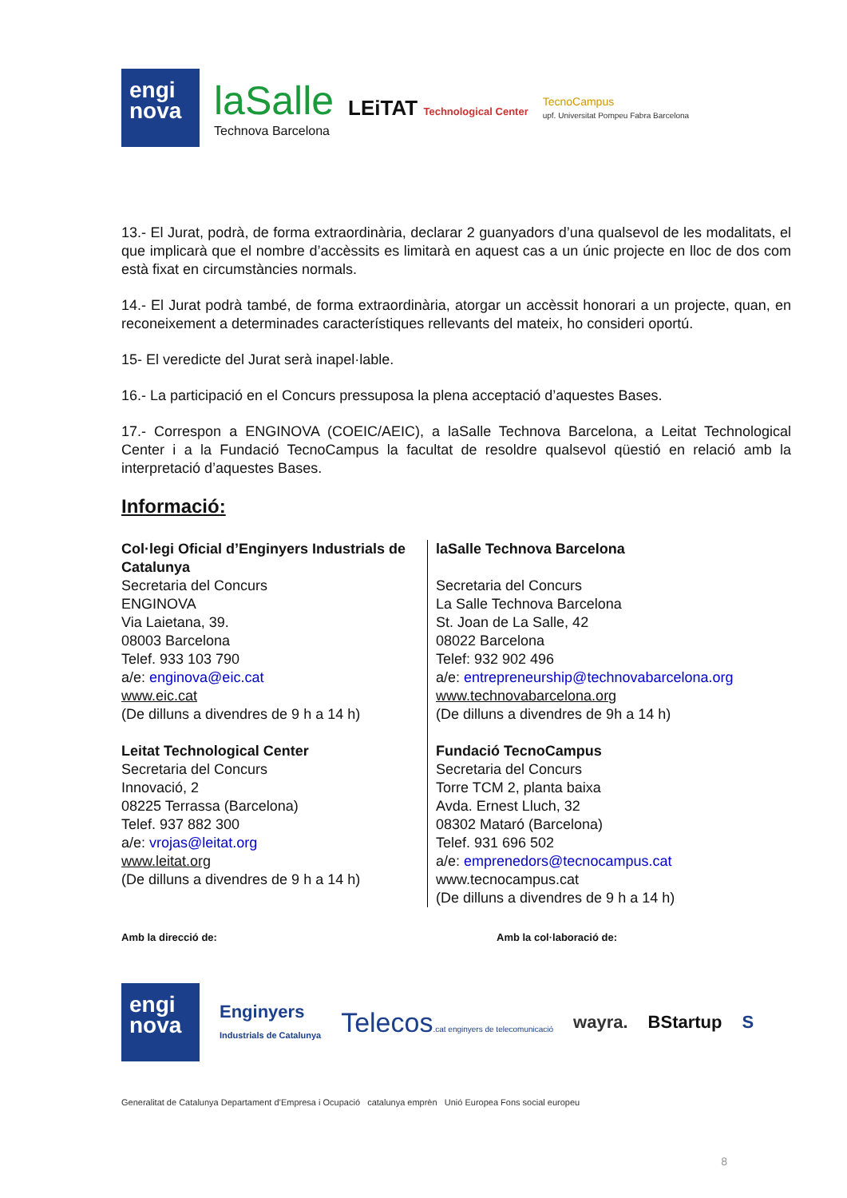engi
nova
laSalle
Technova Barcelona
LEiTAT Technological Center
TecnoCampus
upf. Universitat Pompeu Fabra Barcelona
13.- El Jurat, podrà, de forma extraordinària, declarar 2 guanyadors d’una qualsevol de les modalitats, el que implicarà que el nombre d’accèssits es limitarà en aquest cas a un únic projecte en lloc de dos com està fixat en circumstàncies normals.
14.- El Jurat podrà també, de forma extraordinària, atorgar un accèssit honorari a un projecte, quan, en reconeixement a determinades característiques rellevants del mateix, ho consideri oportú.
15- El veredicte del Jurat serà inapel·lable.
16.- La participació en el Concurs pressuposa la plena acceptació d’aquestes Bases.
17.- Correspon a ENGINOVA (COEIC/AEIC), a laSalle Technova Barcelona, a Leitat Technological Center i a la Fundació TecnoCampus la facultat de resoldre qualsevol qüestió en relació amb la interpretació d’aquestes Bases.
Informació:
Col·legi Oficial d’Enginyers Industrials de Catalunya
Secretaria del Concurs
ENGINOVA
Via Laietana, 39.
08003 Barcelona
Telef. 933 103 790
a/e: enginova@eic.cat
www.eic.cat
(De dilluns a divendres de 9 h a 14 h)
Leitat Technological Center
Secretaria del Concurs
Innovació, 2
08225 Terrassa (Barcelona)
Telef. 937 882 300
a/e: vrojas@leitat.org
www.leitat.org
(De dilluns a divendres de 9 h a 14 h)
laSalle Technova Barcelona
Secretaria del Concurs
La Salle Technova Barcelona
St. Joan de La Salle, 42
08022 Barcelona
Telef: 932 902 496
a/e: entrepreneurship@technovabarcelona.org
www.technovabarcelona.org
(De dilluns a divendres de 9h a 14 h)
Fundació TecnoCampus
Secretaria del Concurs
Torre TCM 2, planta baixa
Avda. Ernest Lluch, 32
08302 Mataró (Barcelona)
Telef. 931 696 502
a/e: emprenedors@tecnocampus.cat
www.tecnocampus.cat
(De dilluns a divendres de 9 h a 14 h)
Amb la direcció de: Amb la col·laboració de:
engi
nova
Enginyers
Industrials de Catalunya
Telecos.cat enginyers de telecomunicació
wayra. BStartup S
Generalitat de Catalunya Departament d’Empresa i Ocupació catalunya emprèn Unió Europea Fons social europeu
8